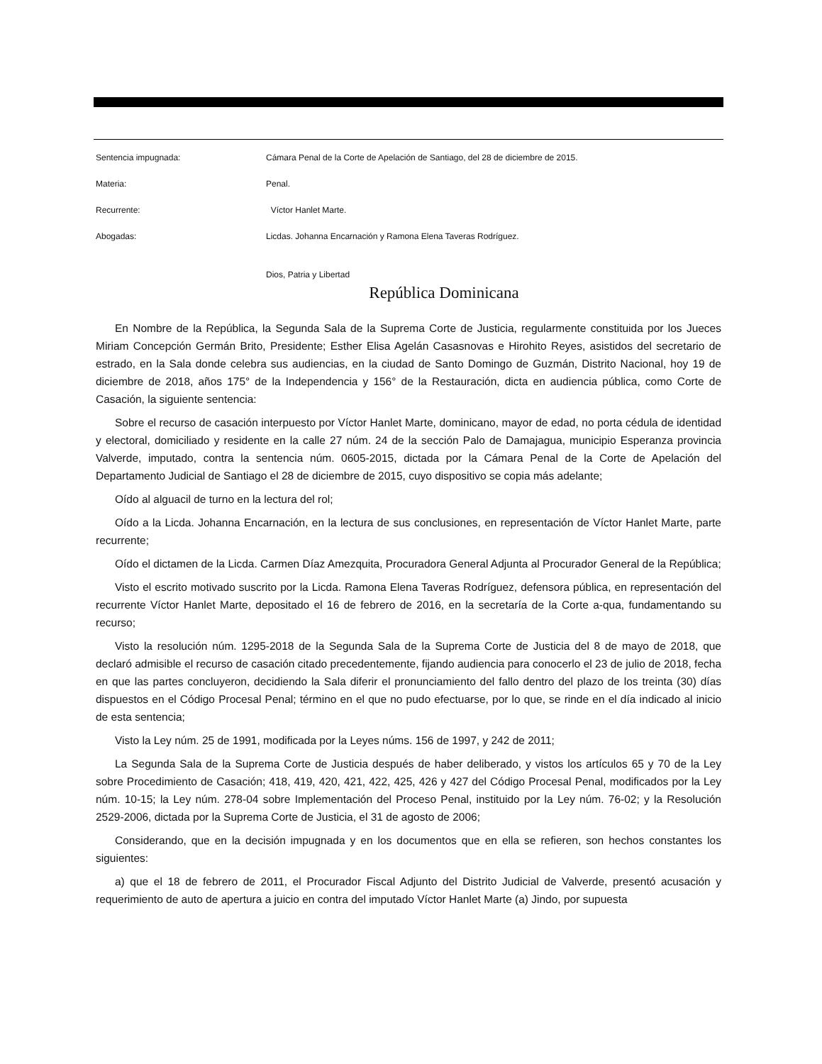Sentencia impugnada: Cámara Penal de la Corte de Apelación de Santiago, del 28 de diciembre de 2015.
Materia: Penal.
Recurrente: Víctor Hanlet Marte.
Abogadas: Licdas. Johanna Encarnación y Ramona Elena Taveras Rodríguez.
Dios, Patria y Libertad
República Dominicana
En Nombre de la República, la Segunda Sala de la Suprema Corte de Justicia, regularmente constituida por los Jueces Miriam Concepción Germán Brito, Presidente; Esther Elisa Agelán Casasnovas e Hirohito Reyes, asistidos del secretario de estrado, en la Sala donde celebra sus audiencias, en la ciudad de Santo Domingo de Guzmán, Distrito Nacional, hoy 19 de diciembre de 2018, años 175° de la Independencia y 156° de la Restauración, dicta en audiencia pública, como Corte de Casación, la siguiente sentencia:
Sobre el recurso de casación interpuesto por Víctor Hanlet Marte, dominicano, mayor de edad, no porta cédula de identidad y electoral, domiciliado y residente en la calle 27 núm. 24 de la sección Palo de Damajagua, municipio Esperanza provincia Valverde, imputado, contra la sentencia núm. 0605-2015, dictada por la Cámara Penal de la Corte de Apelación del Departamento Judicial de Santiago el 28 de diciembre de 2015, cuyo dispositivo se copia más adelante;
Oído al alguacil de turno en la lectura del rol;
Oído a la Licda. Johanna Encarnación, en la lectura de sus conclusiones, en representación de Víctor Hanlet Marte, parte recurrente;
Oído el dictamen de la Licda. Carmen Díaz Amezquita, Procuradora General Adjunta al Procurador General de la República;
Visto el escrito motivado suscrito por la Licda. Ramona Elena Taveras Rodríguez, defensora pública, en representación del recurrente Víctor Hanlet Marte, depositado el 16 de febrero de 2016, en la secretaría de la Corte a-qua, fundamentando su recurso;
Visto la resolución núm. 1295-2018 de la Segunda Sala de la Suprema Corte de Justicia del 8 de mayo de 2018, que declaró admisible el recurso de casación citado precedentemente, fijando audiencia para conocerlo el 23 de julio de 2018, fecha en que las partes concluyeron, decidiendo la Sala diferir el pronunciamiento del fallo dentro del plazo de los treinta (30) días dispuestos en el Código Procesal Penal; término en el que no pudo efectuarse, por lo que, se rinde en el día indicado al inicio de esta sentencia;
Visto la Ley núm. 25 de 1991, modificada por la Leyes núms. 156 de 1997, y 242 de 2011;
La Segunda Sala de la Suprema Corte de Justicia después de haber deliberado, y vistos los artículos 65 y 70 de la Ley sobre Procedimiento de Casación; 418, 419, 420, 421, 422, 425, 426 y 427 del Código Procesal Penal, modificados por la Ley núm. 10-15; la Ley núm. 278-04 sobre Implementación del Proceso Penal, instituido por la Ley núm. 76-02; y la Resolución 2529-2006, dictada por la Suprema Corte de Justicia, el 31 de agosto de 2006;
Considerando, que en la decisión impugnada y en los documentos que en ella se refieren, son hechos constantes los siguientes:
a) que el 18 de febrero de 2011, el Procurador Fiscal Adjunto del Distrito Judicial de Valverde, presentó acusación y requerimiento de auto de apertura a juicio en contra del imputado Víctor Hanlet Marte (a) Jindo, por supuesta